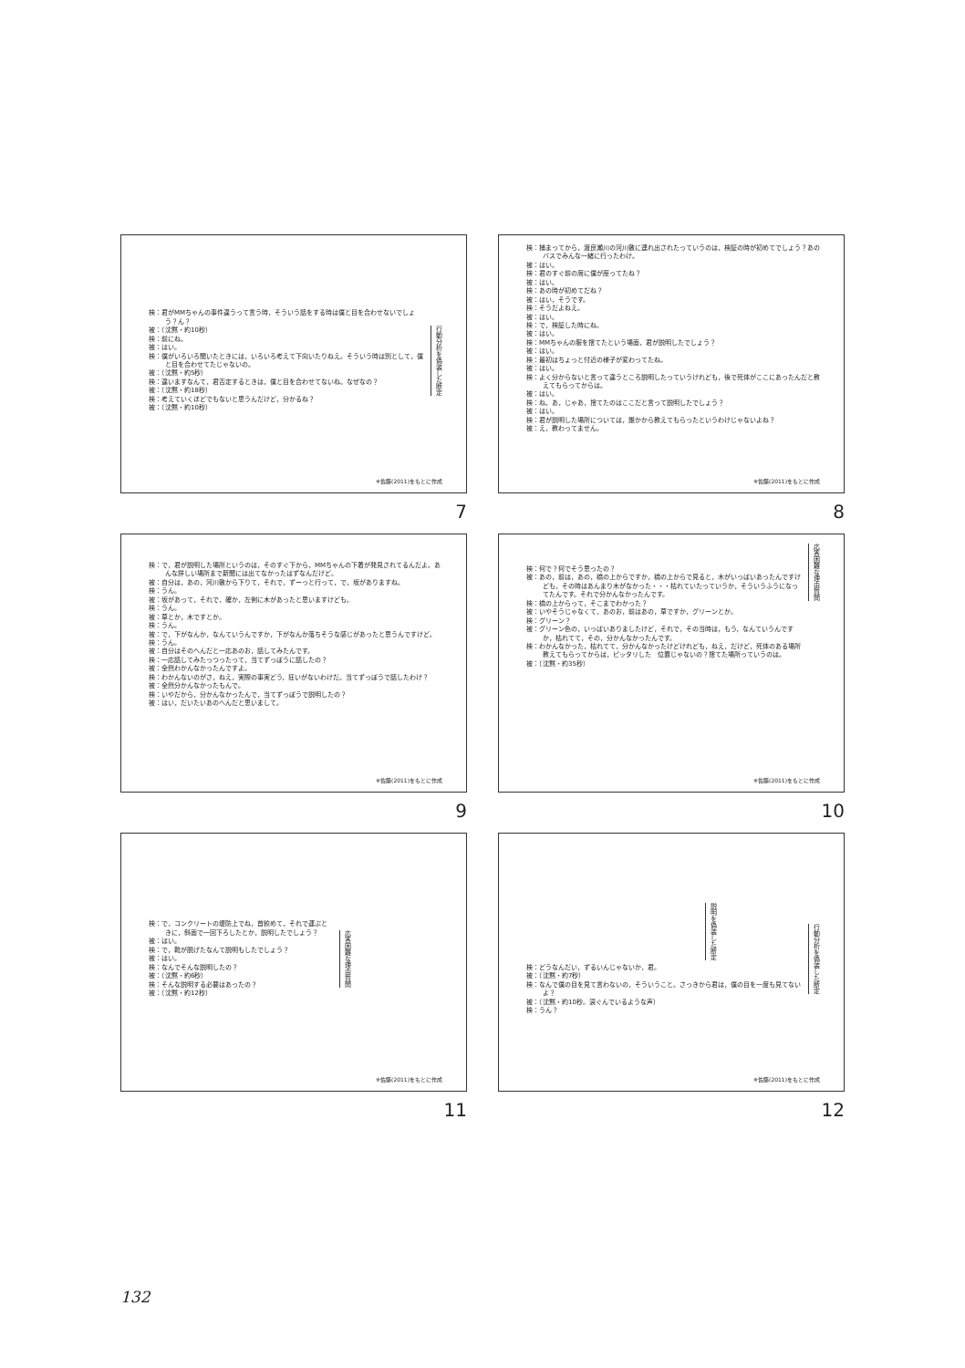検：君がMMちゃんの事件違うって言う時，そういう話をする時は僕と目を合わせないでしょう？ん？
被：（沈黙・約10秒）
検：前にね。
被：はい。
検：僕がいろいろ聞いたときには，いろいろ考えて下向いたりねえ。そういう時は別として，僕と目を合わせてたじゃないの。
被：（沈黙・約5秒）
検：違いますなんて，君否定するときは，僕と目を合わせてないね。なぜなの？
被：（沈黙・約18秒）
検：考えていくほどでもないと思うんだけど，分かるね？
被：（沈黙・約10秒）
行動分析を偽装した断定
※佐藤(2011)をもとに作成
7
検：捕まってから，渡良瀬川の河川敷に連れ出されたっていうのは，検証の時が初めてでしょう？あのバスでみんな一緒に行ったわけ。
被：はい。
検：君のすぐ前の席に僕が座ってたね？
被：はい。
検：あの時が初めてだね？
被：はい，そうです。
検：そうだよねえ。
被：はい。
検：で，検証した時にね。
被：はい。
検：MMちゃんの服を捨てたという場面，君が説明したでしょう？
被：はい。
検：最初はちょっと付近の様子が変わってたね。
被：はい。
検：よく分からないと言って違うところ説明したっていうけれども，後で死体がここにあったんだと教えてもらってからは。
被：はい。
検：ね。あ，じゃあ，捨てたのはここだと言って説明したでしょう？
被：はい。
検：君が説明した場所については，誰かから教えてもらったというわけじゃないよね？
被：え，教わってません。
※佐藤(2011)をもとに作成
8
検：で，君が説明した場所というのは，そのすぐ下から，MMちゃんの下着が発見されてるんだよ。あんな詳しい場所まで新聞には出てなかったはずなんだけど。
被：自分は，あの，河川敷から下りて，それで，ずーっと行って，で，坂がありますね。
検：うん。
被：坂があって，それで，確か，左側に木があったと思いますけども。
検：うん。
被：草とか，木ですとか。
検：うん。
被：で，下がなんか，なんていうんですか，下がなんか落ちそうな感じがあったと思うんですけど。
検：うん。
被：自分はそのへんだと一応あのお，話してみたんです。
検：一応話してみたっつったって，当てずっぽうに話したの？
被：全然わかんなかったんですよ。
検：わかんないのがさ，ねえ，実際の事実どう，狂いがないわけだ。当てずっぽうで話したわけ？
被：全然分かんなかったもんで。
検：いやだから，分かんなかったんで，当てずっぽうで説明したの？
被：はい，だいたいあのへんだと思いまして。
※佐藤(2011)をもとに作成
9
検：何で？何でそう思ったの？
被：あの，前は，あの，橋の上からですか，橋の上からで見ると，木がいっぱいあったんですけども，その時はあんまり木がなかった・・・枯れていたっていうか，そういうふうになってたんです。それで分かんなかったんです。
検：橋の上からって，そこまでわかった？
被：いやそうじゃなくて，あのお，前はあの，草ですか，グリーンとか。
検：グリーン？
被：グリーン色の，いっぱいありましたけど，それで，その当時は，もう，なんていうんですか，枯れてて，その，分かんなかったんです。
検：わかんなかった，枯れてて，分かんなかったけどけれども，ねえ，だけど，死体のある場所教えてもらってからは，ピッタリした　位置じゃないの？捨てた場所っていうのは。
被：（沈黙・約35秒）
応答困難な理由質問
※佐藤(2011)をもとに作成
10
検：で，コンクリートの堤防上でね，首絞めて，それで運ぶときに，斜面で一回下ろしたとか，説明したでしょう？
被：はい。
検：で，靴が脱げたなんて説明もしたでしょう？
被：はい。
検：なんでそんな説明したの？
被：（沈黙・約6秒）
検：そんな説明する必要はあったの？
被：（沈黙・約12秒）
応答困難な理由質問
※佐藤(2011)をもとに作成
11
説明を偽装した断定
検：どうなんだい，ずるいんじゃないか，君。
被：（沈黙・約7秒）
検：なんで僕の目を見て言わないの，そういうこと。さっきから君は，僕の目を一度も見てないよ？
被：（沈黙・約10秒。涙ぐんでいるような声）
検：うん？
行動分析を偽装した断定
※佐藤(2011)をもとに作成
12
132